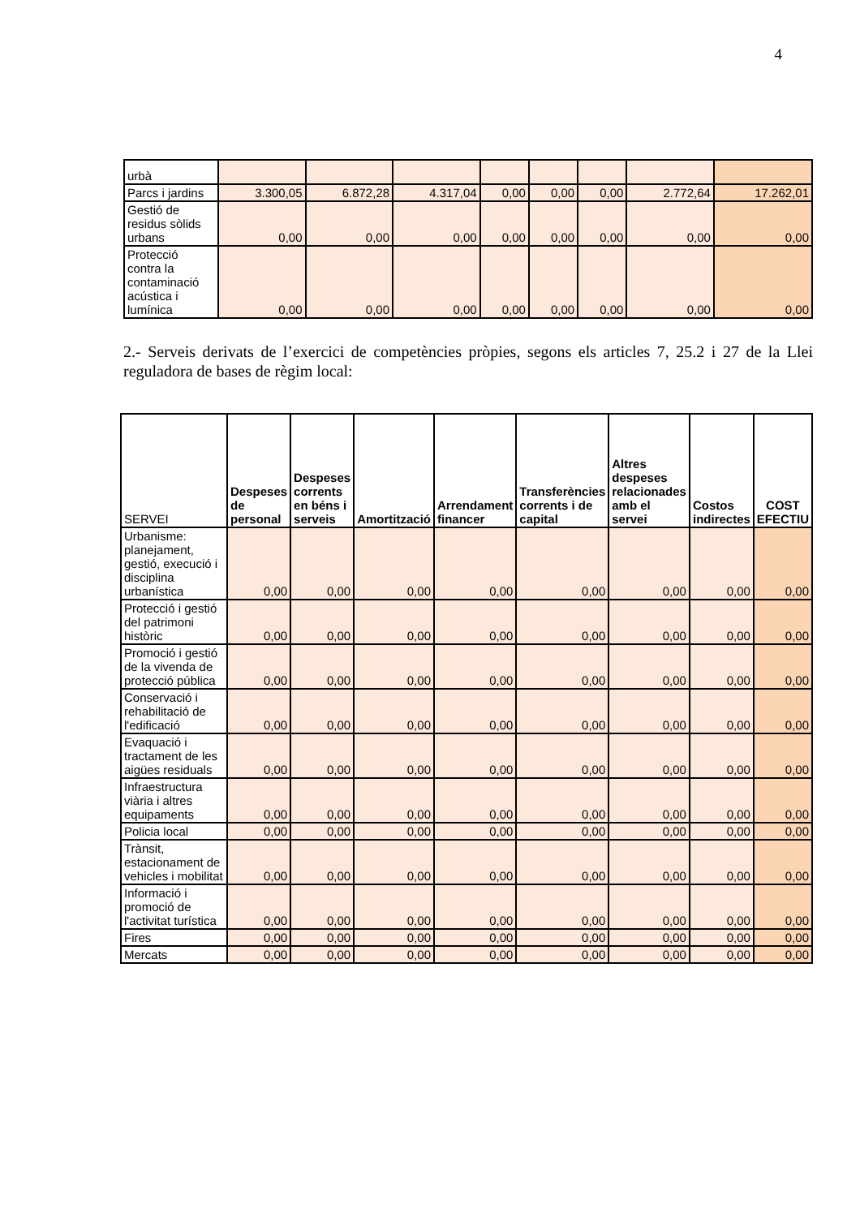4
| urbà | | | | | | | | |
| Parcs i jardins | 3.300,05 | 6.872,28 | 4.317,04 | 0,00 | 0,00 | 0,00 | 2.772,64 | 17.262,01 |
| Gestió de residus sòlids urbans | 0,00 | 0,00 | 0,00 | 0,00 | 0,00 | 0,00 | 0,00 | 0,00 |
| Protecció contra la contaminació acústica i lumínica | 0,00 | 0,00 | 0,00 | 0,00 | 0,00 | 0,00 | 0,00 | 0,00 |
2.- Serveis derivats de l’exercici de competències pròpies, segons els articles 7, 25.2 i 27 de la Llei reguladora de bases de règim local:
| SERVEI | Despeses de personal | Despeses corrents en béns i serveis | Amortització | Arrendament financer | Transferències corrents i de capital | Altres despeses relacionades amb el servei | Costos indirectes | COST EFECTIU |
| --- | --- | --- | --- | --- | --- | --- | --- | --- |
| Urbanisme: planejament, gestió, execució i disciplina urbanística | 0,00 | 0,00 | 0,00 | 0,00 | 0,00 | 0,00 | 0,00 | 0,00 |
| Protecció i gestió del patrimoni històric | 0,00 | 0,00 | 0,00 | 0,00 | 0,00 | 0,00 | 0,00 | 0,00 |
| Promoció i gestió de la vivenda de protecció pública | 0,00 | 0,00 | 0,00 | 0,00 | 0,00 | 0,00 | 0,00 | 0,00 |
| Conservació i rehabilitació de l'edificació | 0,00 | 0,00 | 0,00 | 0,00 | 0,00 | 0,00 | 0,00 | 0,00 |
| Evaquació i tractament de les aigües residuals | 0,00 | 0,00 | 0,00 | 0,00 | 0,00 | 0,00 | 0,00 | 0,00 |
| Infraestructura viària i altres equipaments | 0,00 | 0,00 | 0,00 | 0,00 | 0,00 | 0,00 | 0,00 | 0,00 |
| Policia local | 0,00 | 0,00 | 0,00 | 0,00 | 0,00 | 0,00 | 0,00 | 0,00 |
| Trànsit, estacionament de vehicles i mobilitat | 0,00 | 0,00 | 0,00 | 0,00 | 0,00 | 0,00 | 0,00 | 0,00 |
| Informació i promoció de l'activitat turística | 0,00 | 0,00 | 0,00 | 0,00 | 0,00 | 0,00 | 0,00 | 0,00 |
| Fires | 0,00 | 0,00 | 0,00 | 0,00 | 0,00 | 0,00 | 0,00 | 0,00 |
| Mercats | 0,00 | 0,00 | 0,00 | 0,00 | 0,00 | 0,00 | 0,00 | 0,00 |